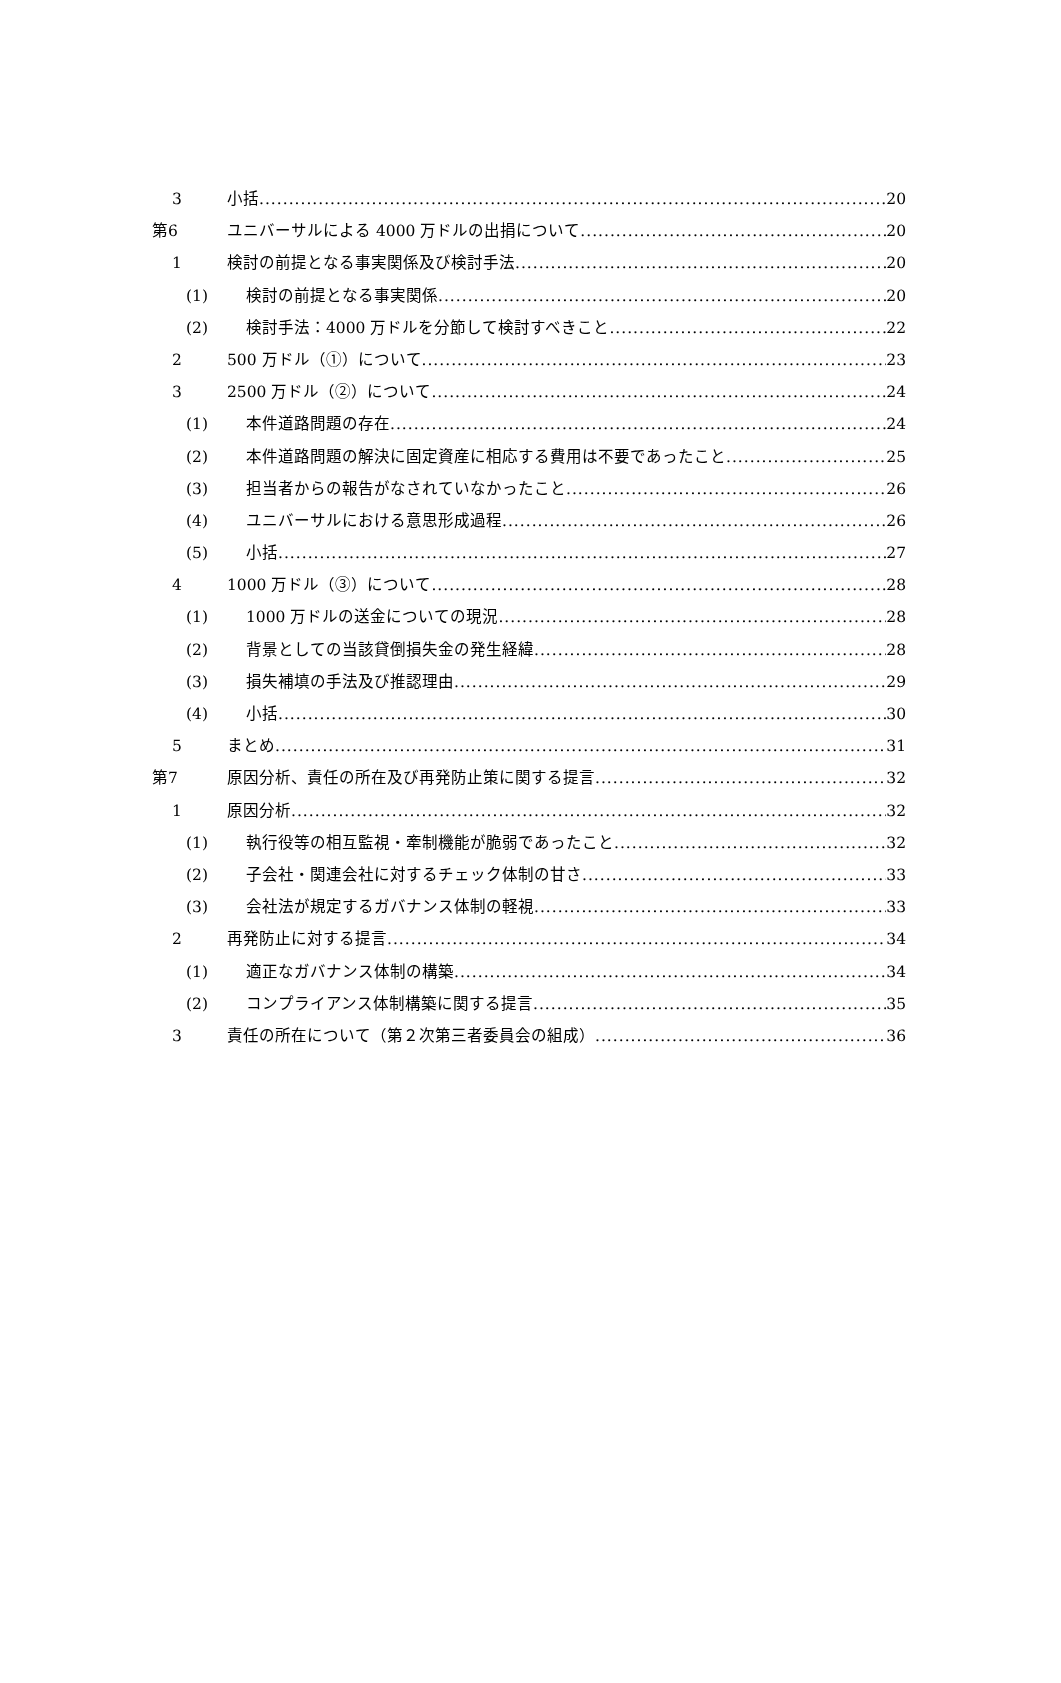3 小括 20
第6 ユニバーサルによる 4000 万ドルの出捐について 20
1 検討の前提となる事実関係及び検討手法 20
(1) 検討の前提となる事実関係 20
(2) 検討手法：4000 万ドルを分節して検討すべきこと 22
2 500 万ドル（①）について 23
3 2500 万ドル（②）について 24
(1) 本件道路問題の存在 24
(2) 本件道路問題の解決に固定資産に相応する費用は不要であったこと 25
(3) 担当者からの報告がなされていなかったこと 26
(4) ユニバーサルにおける意思形成過程 26
(5) 小括 27
4 1000 万ドル（③）について 28
(1) 1000 万ドルの送金についての現況 28
(2) 背景としての当該貸倒損失金の発生経緯 28
(3) 損失補填の手法及び推認理由 29
(4) 小括 30
5 まとめ 31
第7 原因分析、責任の所在及び再発防止策に関する提言 32
1 原因分析 32
(1) 執行役等の相互監視・牽制機能が脆弱であったこと 32
(2) 子会社・関連会社に対するチェック体制の甘さ 33
(3) 会社法が規定するガバナンス体制の軽視 33
2 再発防止に対する提言 34
(1) 適正なガバナンス体制の構築 34
(2) コンプライアンス体制構築に関する提言 35
3 責任の所在について（第２次第三者委員会の組成） 36